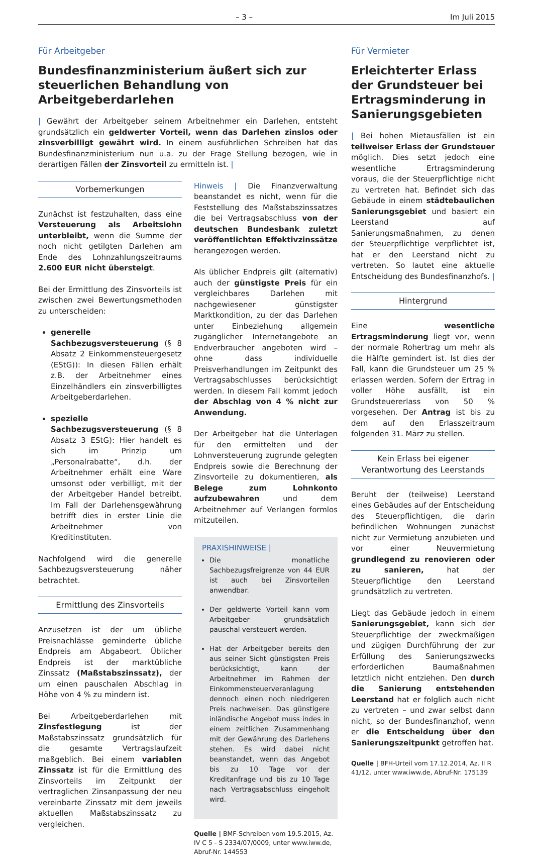– 3 – Im Juli 2015
Für Arbeitgeber
Bundesfinanzministerium äußert sich zur steuerlichen Behandlung von Arbeitgeberdarlehen
| Gewährt der Arbeitgeber seinem Arbeitnehmer ein Darlehen, entsteht grundsätzlich ein geldwerter Vorteil, wenn das Darlehen zinslos oder zinsverbilligt gewährt wird. In einem ausführlichen Schreiben hat das Bundesfinanzministerium nun u.a. zu der Frage Stellung bezogen, wie in derartigen Fällen der Zinsvorteil zu ermitteln ist. |
Vorbemerkungen
Zunächst ist festzuhalten, dass eine Versteuerung als Arbeitslohn unterbleibt, wenn die Summe der noch nicht getilgten Darlehen am Ende des Lohnzahlungszeitraums 2.600 EUR nicht übersteigt.
Bei der Ermittlung des Zinsvorteils ist zwischen zwei Bewertungsmethoden zu unterscheiden:
generelle Sachbezugsversteuerung (§ 8 Absatz 2 Einkommensteuergesetz (EStG)): In diesen Fällen erhält z.B. der Arbeitnehmer eines Einzelhändlers ein zinsverbilligtes Arbeitgeberdarlehen.
spezielle Sachbezugsversteuerung (§ 8 Absatz 3 EStG): Hier handelt es sich im Prinzip um „Personalrabatte“, d.h. der Arbeitnehmer erhält eine Ware umsonst oder verbilligt, mit der der Arbeitgeber Handel betreibt. Im Fall der Darlehensgewährung betrifft dies in erster Linie die Arbeitnehmer von Kreditinstituten.
Nachfolgend wird die generelle Sachbezugsversteuerung näher betrachtet.
Ermittlung des Zinsvorteils
Anzusetzen ist der um übliche Preisnachlässe geminderte übliche Endpreis am Abgabeort. Üblicher Endpreis ist der marktübliche Zinssatz (Maßstabszinssatz), der um einen pauschalen Abschlag in Höhe von 4 % zu mindern ist.
Bei Arbeitgeberdarlehen mit Zinsfestlegung ist der Maßstabszinssatz grundsätzlich für die gesamte Vertragslaufzeit maßgeblich. Bei einem variablen Zinssatz ist für die Ermittlung des Zinsvorteils im Zeitpunkt der vertraglichen Zinsanpassung der neu vereinbarte Zinssatz mit dem jeweils aktuellen Maßstabszinssatz zu vergleichen.
Hinweis | Die Finanzverwaltung beanstandet es nicht, wenn für die Feststellung des Maßstabszinssatzes die bei Vertragsabschluss von der deutschen Bundesbank zuletzt veröffentlichten Effektivzinssätze herangezogen werden.
Als üblicher Endpreis gilt (alternativ) auch der günstigste Preis für ein vergleichbares Darlehen mit nachgewiesener günstigster Marktkondition, zu der das Darlehen unter Einbeziehung allgemein zugänglicher Internetangebote an Endverbraucher angeboten wird – ohne dass individuelle Preisverhandlungen im Zeitpunkt des Vertragsabschlusses berücksichtigt werden. In diesem Fall kommt jedoch der Abschlag von 4 % nicht zur Anwendung.
Der Arbeitgeber hat die Unterlagen für den ermittelten und der Lohnversteuerung zugrunde gelegten Endpreis sowie die Berechnung der Zinsvorteile zu dokumentieren, als Belege zum Lohnkonto aufzubewahren und dem Arbeitnehmer auf Verlangen formlos mitzuteilen.
PRAXISHINWEISE |
Die monatliche Sachbezugsfreigrenze von 44 EUR ist auch bei Zinsvorteilen anwendbar.
Der geldwerte Vorteil kann vom Arbeitgeber grundsätzlich pauschal versteuert werden.
Hat der Arbeitgeber bereits den aus seiner Sicht günstigsten Preis berücksichtigt, kann der Arbeitnehmer im Rahmen der Einkommensteuerveranlagung dennoch einen noch niedrigeren Preis nachweisen. Das günstigere inländische Angebot muss indes in einem zeitlichen Zusammenhang mit der Gewährung des Darlehens stehen. Es wird dabei nicht beanstandet, wenn das Angebot bis zu 10 Tage vor der Kreditanfrage und bis zu 10 Tage nach Vertragsabschluss eingeholt wird.
Quelle | BMF-Schreiben vom 19.5.2015, Az. IV C 5 - S 2334/07/0009, unter www.iww.de, Abruf-Nr. 144553
Für Vermieter
Erleichterter Erlass der Grundsteuer bei Ertragsminderung in Sanierungsgebieten
| Bei hohen Mietausfällen ist ein teilweiser Erlass der Grundsteuer möglich. Dies setzt jedoch eine wesentliche Ertragsminderung voraus, die der Steuerpflichtige nicht zu vertreten hat. Befindet sich das Gebäude in einem städtebaulichen Sanierungsgebiet und basiert ein Leerstand auf Sanierungsmaßnahmen, zu denen der Steuerpflichtige verpflichtet ist, hat er den Leerstand nicht zu vertreten. So lautet eine aktuelle Entscheidung des Bundesfinanzhofs. |
Hintergrund
Eine wesentliche Ertragsminderung liegt vor, wenn der normale Rohertrag um mehr als die Hälfte gemindert ist. Ist dies der Fall, kann die Grundsteuer um 25 % erlassen werden. Sofern der Ertrag in voller Höhe ausfällt, ist ein Grundsteuererlass von 50 % vorgesehen. Der Antrag ist bis zu dem auf den Erlasszeitraum folgenden 31. März zu stellen.
Kein Erlass bei eigener Verantwortung des Leerstands
Beruht der (teilweise) Leerstand eines Gebäudes auf der Entscheidung des Steuerpflichtigen, die darin befindlichen Wohnungen zunächst nicht zur Vermietung anzubieten und vor einer Neuvermietung grundlegend zu renovieren oder zu sanieren, hat der Steuerpflichtige den Leerstand grundsätzlich zu vertreten.
Liegt das Gebäude jedoch in einem Sanierungsgebiet, kann sich der Steuerpflichtige der zweckmäßigen und zügigen Durchführung der zur Erfüllung des Sanierungszwecks erforderlichen Baumaßnahmen letztlich nicht entziehen. Den durch die Sanierung entstehenden Leerstand hat er folglich auch nicht zu vertreten – und zwar selbst dann nicht, so der Bundesfinanzhof, wenn er die Entscheidung über den Sanierungszeitpunkt getroffen hat.
Quelle | BFH-Urteil vom 17.12.2014, Az. II R 41/12, unter www.iww.de, Abruf-Nr. 175139